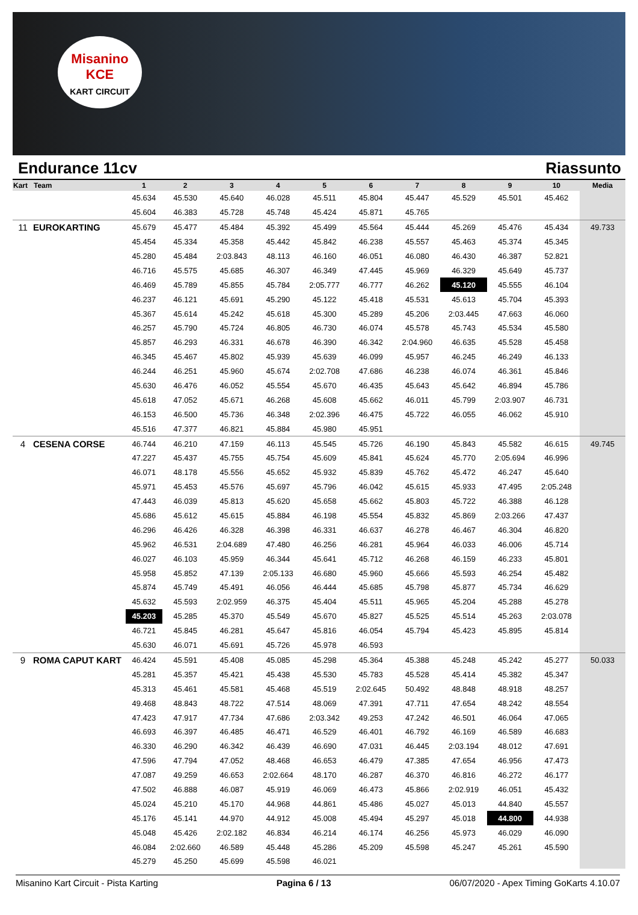Misanino
KCE
KART CIRCUIT
Endurance 11cv Riassunto
| Kart | Team | 1 | 2 | 3 | 4 | 5 | 6 | 7 | 8 | 9 | 10 | Media |
| --- | --- | --- | --- | --- | --- | --- | --- | --- | --- | --- | --- | --- |
| | | 45.634 | 45.530 | 45.640 | 46.028 | 45.511 | 45.804 | 45.447 | 45.529 | 45.501 | 45.462 | |
| | | 45.604 | 46.383 | 45.728 | 45.748 | 45.424 | 45.871 | 45.765 | | | | |
| 11 | EUROKARTING | 45.679 | 45.477 | 45.484 | 45.392 | 45.499 | 45.564 | 45.444 | 45.269 | 45.476 | 45.434 | 49.733 |
| | | 45.454 | 45.334 | 45.358 | 45.442 | 45.842 | 46.238 | 45.557 | 45.463 | 45.374 | 45.345 | |
| | | 45.280 | 45.484 | 2:03.843 | 48.113 | 46.160 | 46.051 | 46.080 | 46.430 | 46.387 | 52.821 | |
| | | 46.716 | 45.575 | 45.685 | 46.307 | 46.349 | 47.445 | 45.969 | 46.329 | 45.649 | 45.737 | |
| | | 46.469 | 45.789 | 45.855 | 45.784 | 2:05.777 | 46.777 | 46.262 | 45.120 | 45.555 | 46.104 | |
| | | 46.237 | 46.121 | 45.691 | 45.290 | 45.122 | 45.418 | 45.531 | 45.613 | 45.704 | 45.393 | |
| | | 45.367 | 45.614 | 45.242 | 45.618 | 45.300 | 45.289 | 45.206 | 2:03.445 | 47.663 | 46.060 | |
| | | 46.257 | 45.790 | 45.724 | 46.805 | 46.730 | 46.074 | 45.578 | 45.743 | 45.534 | 45.580 | |
| | | 45.857 | 46.293 | 46.331 | 46.678 | 46.390 | 46.342 | 2:04.960 | 46.635 | 45.528 | 45.458 | |
| | | 46.345 | 45.467 | 45.802 | 45.939 | 45.639 | 46.099 | 45.957 | 46.245 | 46.249 | 46.133 | |
| | | 46.244 | 46.251 | 45.960 | 45.674 | 2:02.708 | 47.686 | 46.238 | 46.074 | 46.361 | 45.846 | |
| | | 45.630 | 46.476 | 46.052 | 45.554 | 45.670 | 46.435 | 45.643 | 45.642 | 46.894 | 45.786 | |
| | | 45.618 | 47.052 | 45.671 | 46.268 | 45.608 | 45.662 | 46.011 | 45.799 | 2:03.907 | 46.731 | |
| | | 46.153 | 46.500 | 45.736 | 46.348 | 2:02.396 | 46.475 | 45.722 | 46.055 | 46.062 | 45.910 | |
| | | 45.516 | 47.377 | 46.821 | 45.884 | 45.980 | 45.951 | | | | | |
| 4 | CESENA CORSE | 46.744 | 46.210 | 47.159 | 46.113 | 45.545 | 45.726 | 46.190 | 45.843 | 45.582 | 46.615 | 49.745 |
| | | 47.227 | 45.437 | 45.755 | 45.754 | 45.609 | 45.841 | 45.624 | 45.770 | 2:05.694 | 46.996 | |
| | | 46.071 | 48.178 | 45.556 | 45.652 | 45.932 | 45.839 | 45.762 | 45.472 | 46.247 | 45.640 | |
| | | 45.971 | 45.453 | 45.576 | 45.697 | 45.796 | 46.042 | 45.615 | 45.933 | 47.495 | 2:05.248 | |
| | | 47.443 | 46.039 | 45.813 | 45.620 | 45.658 | 45.662 | 45.803 | 45.722 | 46.388 | 46.128 | |
| | | 45.686 | 45.612 | 45.615 | 45.884 | 46.198 | 45.554 | 45.832 | 45.869 | 2:03.266 | 47.437 | |
| | | 46.296 | 46.426 | 46.328 | 46.398 | 46.331 | 46.637 | 46.278 | 46.467 | 46.304 | 46.820 | |
| | | 45.962 | 46.531 | 2:04.689 | 47.480 | 46.256 | 46.281 | 45.964 | 46.033 | 46.006 | 45.714 | |
| | | 46.027 | 46.103 | 45.959 | 46.344 | 45.641 | 45.712 | 46.268 | 46.159 | 46.233 | 45.801 | |
| | | 45.958 | 45.852 | 47.139 | 2:05.133 | 46.680 | 45.960 | 45.666 | 45.593 | 46.254 | 45.482 | |
| | | 45.874 | 45.749 | 45.491 | 46.056 | 46.444 | 45.685 | 45.798 | 45.877 | 45.734 | 46.629 | |
| | | 45.632 | 45.593 | 2:02.959 | 46.375 | 45.404 | 45.511 | 45.965 | 45.204 | 45.288 | 45.278 | |
| | | 45.203 | 45.285 | 45.370 | 45.549 | 45.670 | 45.827 | 45.525 | 45.514 | 45.263 | 2:03.078 | |
| | | 46.721 | 45.845 | 46.281 | 45.647 | 45.816 | 46.054 | 45.794 | 45.423 | 45.895 | 45.814 | |
| | | 45.630 | 46.071 | 45.691 | 45.726 | 45.978 | 46.593 | | | | | |
| 9 | ROMA CAPUT KART | 46.424 | 45.591 | 45.408 | 45.085 | 45.298 | 45.364 | 45.388 | 45.248 | 45.242 | 45.277 | 50.033 |
| | | 45.281 | 45.357 | 45.421 | 45.438 | 45.530 | 45.783 | 45.528 | 45.414 | 45.382 | 45.347 | |
| | | 45.313 | 45.461 | 45.581 | 45.468 | 45.519 | 2:02.645 | 50.492 | 48.848 | 48.918 | 48.257 | |
| | | 49.468 | 48.843 | 48.722 | 47.514 | 48.069 | 47.391 | 47.711 | 47.654 | 48.242 | 48.554 | |
| | | 47.423 | 47.917 | 47.734 | 47.686 | 2:03.342 | 49.253 | 47.242 | 46.501 | 46.064 | 47.065 | |
| | | 46.693 | 46.397 | 46.485 | 46.471 | 46.529 | 46.401 | 46.792 | 46.169 | 46.589 | 46.683 | |
| | | 46.330 | 46.290 | 46.342 | 46.439 | 46.690 | 47.031 | 46.445 | 2:03.194 | 48.012 | 47.691 | |
| | | 47.596 | 47.794 | 47.052 | 48.468 | 46.653 | 46.479 | 47.385 | 47.654 | 46.956 | 47.473 | |
| | | 47.087 | 49.259 | 46.653 | 2:02.664 | 48.170 | 46.287 | 46.370 | 46.816 | 46.272 | 46.177 | |
| | | 47.502 | 46.888 | 46.087 | 45.919 | 46.069 | 46.473 | 45.866 | 2:02.919 | 46.051 | 45.432 | |
| | | 45.024 | 45.210 | 45.170 | 44.968 | 44.861 | 45.486 | 45.027 | 45.013 | 44.840 | 45.557 | |
| | | 45.176 | 45.141 | 44.970 | 44.912 | 45.008 | 45.494 | 45.297 | 45.018 | 44.800 | 44.938 | |
| | | 45.048 | 45.426 | 2:02.182 | 46.834 | 46.214 | 46.174 | 46.256 | 45.973 | 46.029 | 46.090 | |
| | | 46.084 | 2:02.660 | 46.589 | 45.448 | 45.286 | 45.209 | 45.598 | 45.247 | 45.261 | 45.590 | |
| | | 45.279 | 45.250 | 45.699 | 45.598 | 46.021 | | | | | | |
Misanino Kart Circuit - Pista Karting Pagina 6 / 13 06/07/2020 - Apex Timing GoKarts 4.10.07